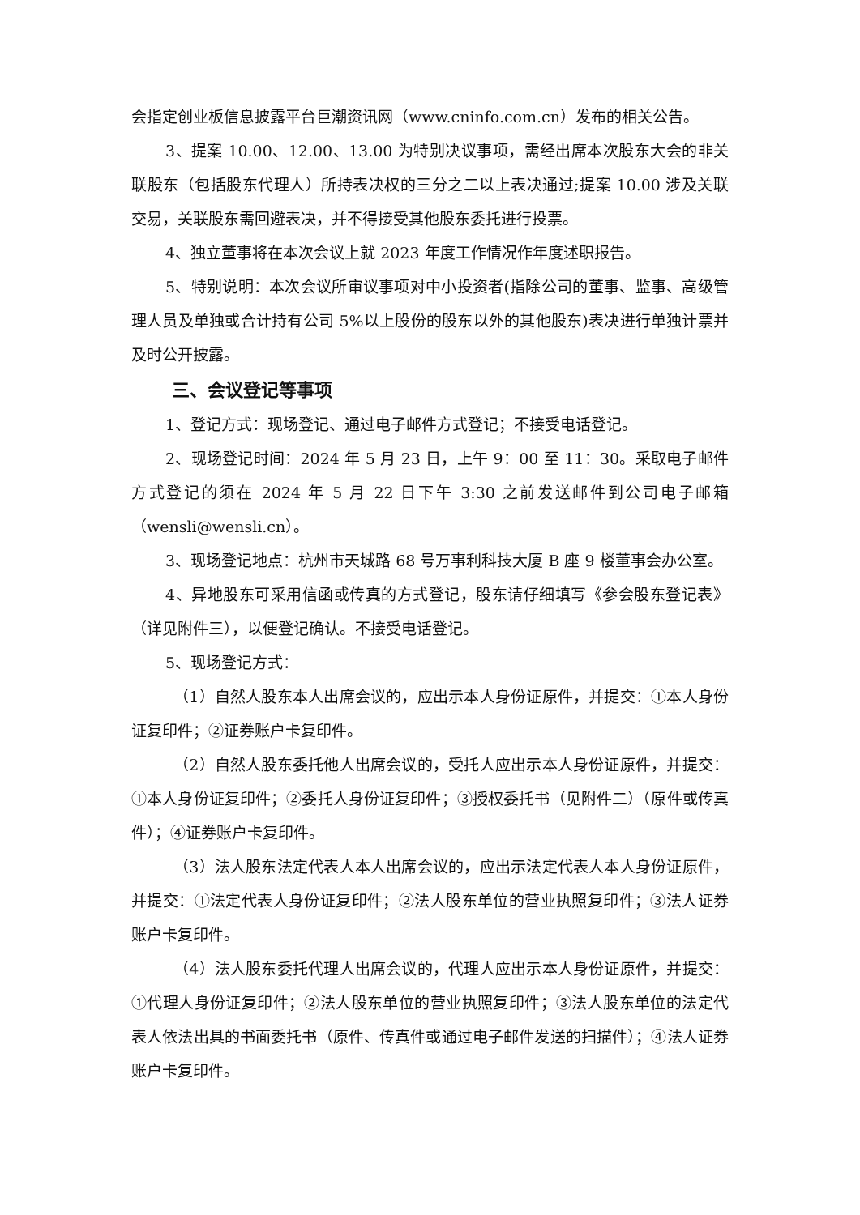会指定创业板信息披露平台巨潮资讯网（www.cninfo.com.cn）发布的相关公告。
3、提案 10.00、12.00、13.00 为特别决议事项，需经出席本次股东大会的非关联股东（包括股东代理人）所持表决权的三分之二以上表决通过;提案 10.00 涉及关联交易，关联股东需回避表决，并不得接受其他股东委托进行投票。
4、独立董事将在本次会议上就 2023 年度工作情况作年度述职报告。
5、特别说明：本次会议所审议事项对中小投资者(指除公司的董事、监事、高级管理人员及单独或合计持有公司 5%以上股份的股东以外的其他股东)表决进行单独计票并及时公开披露。
三、会议登记等事项
1、登记方式：现场登记、通过电子邮件方式登记；不接受电话登记。
2、现场登记时间：2024 年 5 月 23 日，上午 9：00 至 11：30。采取电子邮件方式登记的须在 2024 年 5 月 22 日下午 3:30 之前发送邮件到公司电子邮箱（wensli@wensli.cn）。
3、现场登记地点：杭州市天城路 68 号万事利科技大厦 B 座 9 楼董事会办公室。
4、异地股东可采用信函或传真的方式登记，股东请仔细填写《参会股东登记表》（详见附件三），以便登记确认。不接受电话登记。
5、现场登记方式：
（1）自然人股东本人出席会议的，应出示本人身份证原件，并提交：①本人身份证复印件；②证券账户卡复印件。
（2）自然人股东委托他人出席会议的，受托人应出示本人身份证原件，并提交：①本人身份证复印件；②委托人身份证复印件；③授权委托书（见附件二）（原件或传真件）；④证券账户卡复印件。
（3）法人股东法定代表人本人出席会议的，应出示法定代表人本人身份证原件，并提交：①法定代表人身份证复印件；②法人股东单位的营业执照复印件；③法人证券账户卡复印件。
（4）法人股东委托代理人出席会议的，代理人应出示本人身份证原件，并提交：①代理人身份证复印件；②法人股东单位的营业执照复印件；③法人股东单位的法定代表人依法出具的书面委托书（原件、传真件或通过电子邮件发送的扫描件）；④法人证券账户卡复印件。